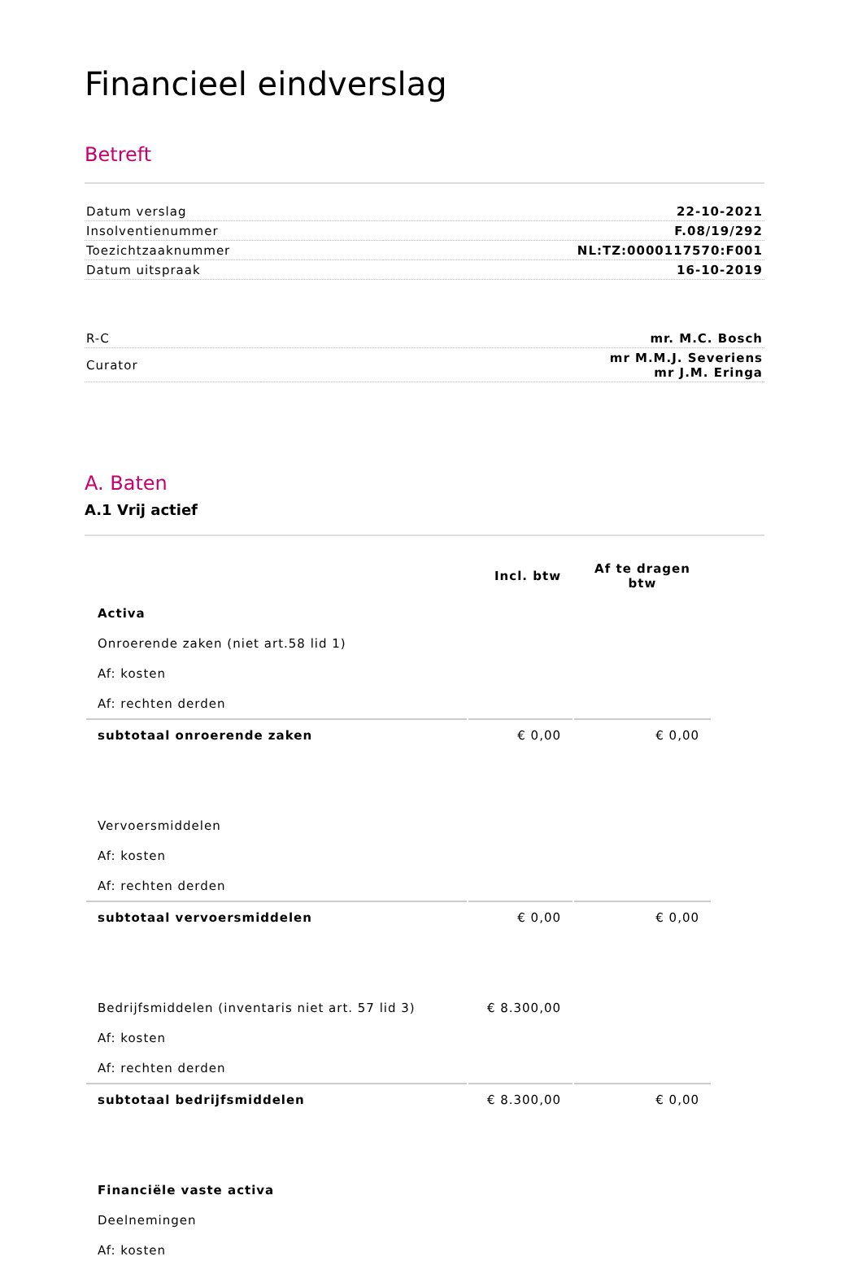Financieel eindverslag
Betreft
| Datum verslag | 22-10-2021 |
| Insolventienummer | F.08/19/292 |
| Toezichtzaaknummer | NL:TZ:0000117570:F001 |
| Datum uitspraak | 16-10-2019 |
| R-C | mr. M.C. Bosch |
| Curator | mr M.M.J. Severiens mr J.M. Eringa |
A. Baten
A.1 Vrij actief
| | Incl. btw | Af te dragen btw |
| --- | --- | --- |
| Activa | | |
| Onroerende zaken (niet art.58 lid 1) | | |
| Af: kosten | | |
| Af: rechten derden | | |
| subtotaal onroerende zaken | € 0,00 | € 0,00 |
| Vervoersmiddelen | | |
| Af: kosten | | |
| Af: rechten derden | | |
| subtotaal vervoersmiddelen | € 0,00 | € 0,00 |
| Bedrijfsmiddelen (inventaris niet art. 57 lid 3) | € 8.300,00 | |
| Af: kosten | | |
| Af: rechten derden | | |
| subtotaal bedrijfsmiddelen | € 8.300,00 | € 0,00 |
| Financiële vaste activa | | |
| Deelnemingen | | |
| Af: kosten | | |